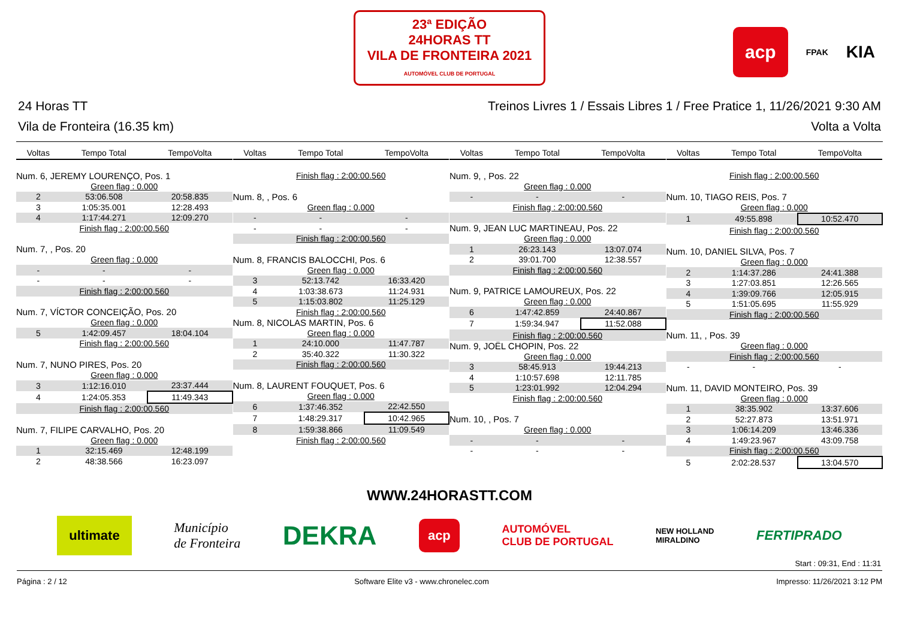23ª EDIÇÃO
24HORAS TT
VILA DE FRONTEIRA 2021
AUTOMÓVEL CLUB DE PORTUGAL
acp FPAK KIA
24 Horas TT Treinos Livres 1 / Essais Libres 1 / Free Pratice 1, 11/26/2021 9:30 AM
Vila de Fronteira (16.35 km) Volta a Volta
| Voltas | Tempo Total | TempoVolta |
| --- | --- | --- |
| Num. 6, JEREMY LOURENÇO, Pos. 1 | | |
| Green flag : 0.000 | | |
| 2 | 53:06.508 | 20:58.835 |
| 3 | 1:05:35.001 | 12:28.493 |
| 4 | 1:17:44.271 | 12:09.270 |
| Finish flag : 2:00:00.560 | | |
| Num. 7, , Pos. 20 | | |
| Green flag : 0.000 | | |
| - | - | - |
| - | - | - |
| Finish flag : 2:00:00.560 | | |
| Num. 7, VÍCTOR CONCEIÇÃO, Pos. 20 | | |
| Green flag : 0.000 | | |
| 5 | 1:42:09.457 | 18:04.104 |
| Finish flag : 2:00:00.560 | | |
| Num. 7, NUNO PIRES, Pos. 20 | | |
| Green flag : 0.000 | | |
| 3 | 1:12:16.010 | 23:37.444 |
| 4 | 1:24:05.353 | 11:49.343 |
| Finish flag : 2:00:00.560 | | |
| Num. 7, FILIPE CARVALHO, Pos. 20 | | |
| Green flag : 0.000 | | |
| 1 | 32:15.469 | 12:48.199 |
| 2 | 48:38.566 | 16:23.097 |
| Voltas | Tempo Total | TempoVolta |
| --- | --- | --- |
| Finish flag : 2:00:00.560 | | |
| Num. 8, , Pos. 6 | | |
| Green flag : 0.000 | | |
| - | - | - |
| - | - | - |
| Finish flag : 2:00:00.560 | | |
| Num. 8, FRANCIS BALOCCHI, Pos. 6 | | |
| Green flag : 0.000 | | |
| 3 | 52:13.742 | 16:33.420 |
| 4 | 1:03:38.673 | 11:24.931 |
| 5 | 1:15:03.802 | 11:25.129 |
| Finish flag : 2:00:00.560 | | |
| Num. 8, NICOLAS MARTIN, Pos. 6 | | |
| Green flag : 0.000 | | |
| 1 | 24:10.000 | 11:47.787 |
| 2 | 35:40.322 | 11:30.322 |
| Finish flag : 2:00:00.560 | | |
| Num. 8, LAURENT FOUQUET, Pos. 6 | | |
| Green flag : 0.000 | | |
| 6 | 1:37:46.352 | 22:42.550 |
| 7 | 1:48:29.317 | 10:42.965 |
| 8 | 1:59:38.866 | 11:09.549 |
| Finish flag : 2:00:00.560 | | |
| Voltas | Tempo Total | TempoVolta |
| --- | --- | --- |
| Num. 9, , Pos. 22 | | |
| Green flag : 0.000 | | |
| - | - | - |
| Finish flag : 2:00:00.560 | | |
| Num. 9, JEAN LUC MARTINEAU, Pos. 22 | | |
| Green flag : 0.000 | | |
| 1 | 26:23.143 | 13:07.074 |
| 2 | 39:01.700 | 12:38.557 |
| Finish flag : 2:00:00.560 | | |
| Num. 9, PATRICE LAMOUREUX, Pos. 22 | | |
| Green flag : 0.000 | | |
| 6 | 1:47:42.859 | 24:40.867 |
| 7 | 1:59:34.947 | 11:52.088 |
| Finish flag : 2:00:00.560 | | |
| Num. 9, JOËL CHOPIN, Pos. 22 | | |
| Green flag : 0.000 | | |
| 3 | 58:45.913 | 19:44.213 |
| 4 | 1:10:57.698 | 12:11.785 |
| 5 | 1:23:01.992 | 12:04.294 |
| Finish flag : 2:00:00.560 | | |
| Num. 10, , Pos. 7 | | |
| Green flag : 0.000 | | |
| - | - | - |
| - | - | - |
| Voltas | Tempo Total | TempoVolta |
| --- | --- | --- |
| Finish flag : 2:00:00.560 | | |
| Num. 10, TIAGO REIS, Pos. 7 | | |
| Green flag : 0.000 | | |
| 1 | 49:55.898 | 10:52.470 |
| Finish flag : 2:00:00.560 | | |
| Num. 10, DANIEL SILVA, Pos. 7 | | |
| Green flag : 0.000 | | |
| 2 | 1:14:37.286 | 24:41.388 |
| 3 | 1:27:03.851 | 12:26.565 |
| 4 | 1:39:09.766 | 12:05.915 |
| 5 | 1:51:05.695 | 11:55.929 |
| Finish flag : 2:00:00.560 | | |
| Num. 11, , Pos. 39 | | |
| Green flag : 0.000 | | |
| Finish flag : 2:00:00.560 | | |
| - | - | - |
| Num. 11, DAVID MONTEIRO, Pos. 39 | | |
| Green flag : 0.000 | | |
| 1 | 38:35.902 | 13:37.606 |
| 2 | 52:27.873 | 13:51.971 |
| 3 | 1:06:14.209 | 13:46.336 |
| 4 | 1:49:23.967 | 43:09.758 |
| Finish flag : 2:00:00.560 | | |
| 5 | 2:02:28.537 | 13:04.570 |
WWW.24HORASTT.COM
ultimate Município
de Fronteira DEKRA acp AUTOMÓVEL
CLUB DE PORTUGAL NEW HOLLAND
MIRALDINO FERTIPRADO
Start : 09:31, End : 11:31
Página : 2 / 12 Software Elite v3 - www.chronelec.com Impresso: 11/26/2021 3:12 PM